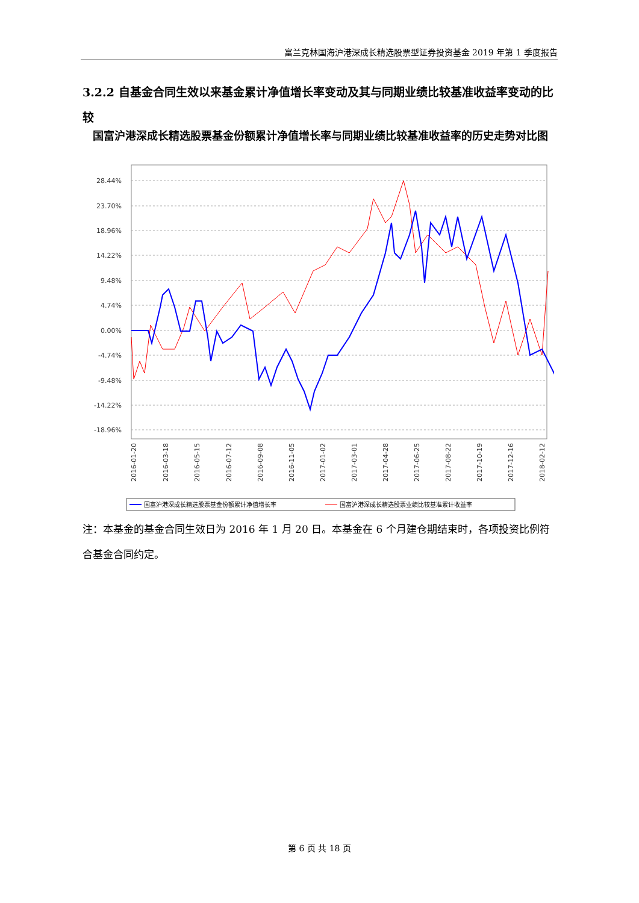富兰克林国海沪港深成长精选股票型证券投资基金 2019 年第 1 季度报告
3.2.2 自基金合同生效以来基金累计净值增长率变动及其与同期业绩比较基准收益率变动的比较
国富沪港深成长精选股票基金份额累计净值增长率与同期业绩比较基准收益率的历史走势对比图
28.44%
23.70%
18.96%
14.22%
9.48%
4.74%
0.00%
-4.74%
-9.48%
-14.22%
-18.96%
2016-01-20
2016-03-18
2016-05-15
2016-07-12
2016-09-08
2016-11-05
2017-01-02
2017-03-01
2017-04-28
2017-06-25
2017-08-22
2017-10-19
2017-12-16
2018-02-12
国富沪港深成长精选股票基金份额累计净值增长率
国富沪港深成长精选股票业绩比较基准累计收益率
注：本基金的基金合同生效日为 2016 年 1 月 20 日。本基金在 6 个月建仓期结束时，各项投资比例符合基金合同约定。
第 6 页 共 18 页